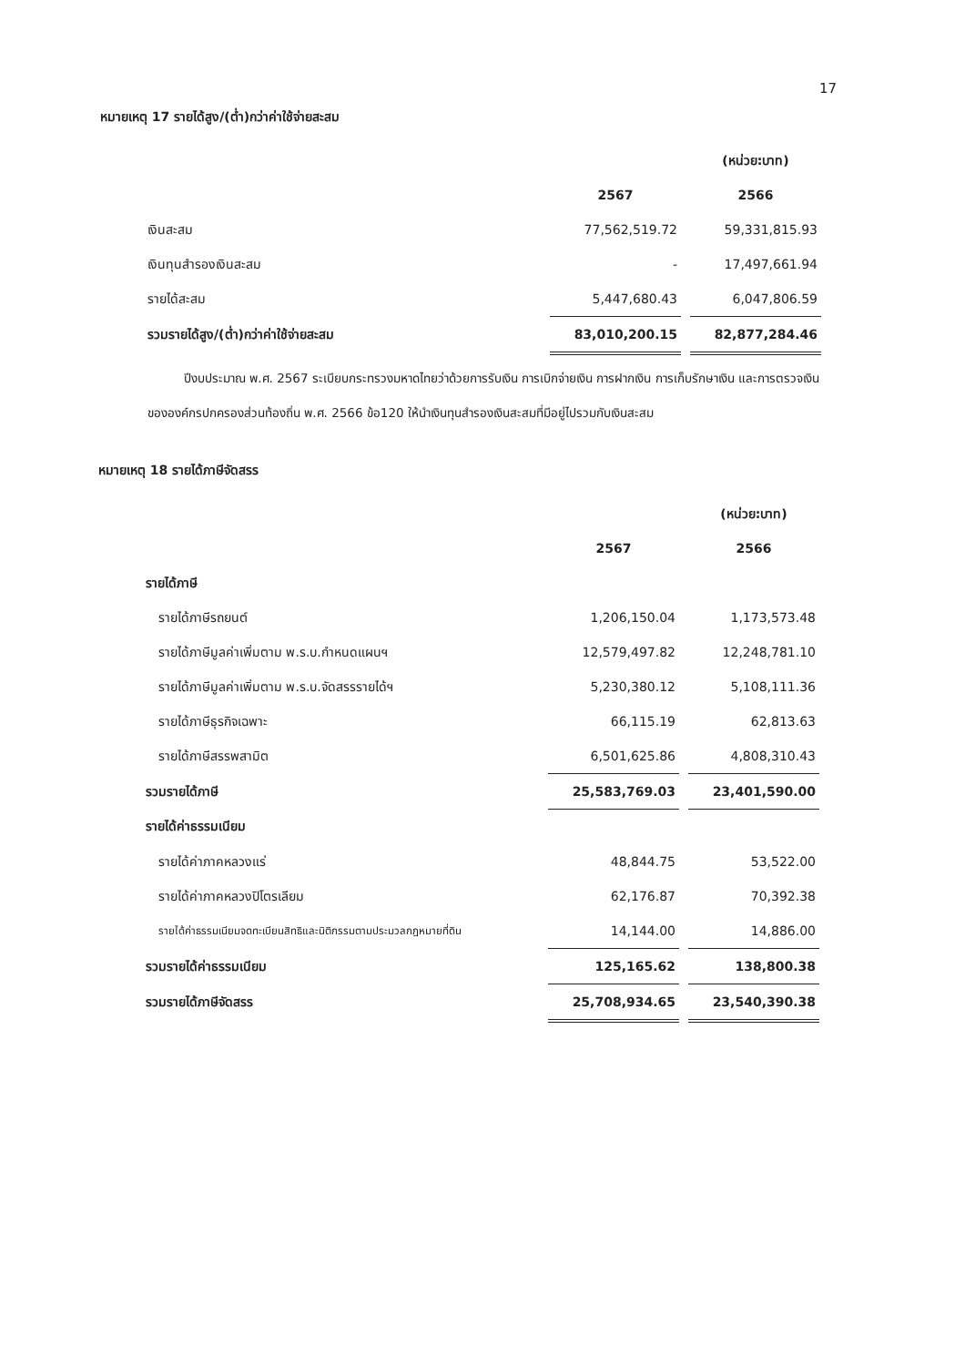17
หมายเหตุ 17 รายได้สูง/(ต่ำ)กว่าค่าใช้จ่ายสะสม
| | | | (หน่วย:บาท) |
| | 2567 | | 2566 |
| เงินสะสม | 77,562,519.72 | | 59,331,815.93 |
| เงินทุนสำรองเงินสะสม | - | | 17,497,661.94 |
| รายได้สะสม | 5,447,680.43 | | 6,047,806.59 |
| รวมรายได้สูง/(ต่ำ)กว่าค่าใช้จ่ายสะสม | 83,010,200.15 | | 82,877,284.46 |
ปีงบประมาณ พ.ศ. 2567 ระเบียบกระทรวงมหาดไทยว่าด้วยการรับเงิน การเบิกจ่ายเงิน การฝากเงิน การเก็บรักษาเงิน และการตรวจเงินขององค์กรปกครองส่วนท้องถิ่น พ.ศ. 2566 ข้อ120 ให้นำเงินทุนสำรองเงินสะสมที่มีอยู่ไปรวมกับเงินสะสม
หมายเหตุ 18 รายได้ภาษีจัดสรร
| | | | (หน่วย:บาท) |
| | 2567 | | 2566 |
| รายได้ภาษี | | | |
| รายได้ภาษีรถยนต์ | 1,206,150.04 | | 1,173,573.48 |
| รายได้ภาษีมูลค่าเพิ่มตาม พ.ร.บ.กำหนดแผนฯ | 12,579,497.82 | | 12,248,781.10 |
| รายได้ภาษีมูลค่าเพิ่มตาม พ.ร.บ.จัดสรรรายได้ฯ | 5,230,380.12 | | 5,108,111.36 |
| รายได้ภาษีธุรกิจเฉพาะ | 66,115.19 | | 62,813.63 |
| รายได้ภาษีสรรพสามิต | 6,501,625.86 | | 4,808,310.43 |
| รวมรายได้ภาษี | 25,583,769.03 | | 23,401,590.00 |
| รายได้ค่าธรรมเนียม | | | |
| รายได้ค่าภาคหลวงแร่ | 48,844.75 | | 53,522.00 |
| รายได้ค่าภาคหลวงปิโตรเลียม | 62,176.87 | | 70,392.38 |
| รายได้ค่าธรรมเนียมจดทะเบียนสิทธิและนิติกรรมตามประมวลกฎหมายที่ดิน | 14,144.00 | | 14,886.00 |
| รวมรายได้ค่าธรรมเนียม | 125,165.62 | | 138,800.38 |
| รวมรายได้ภาษีจัดสรร | 25,708,934.65 | | 23,540,390.38 |